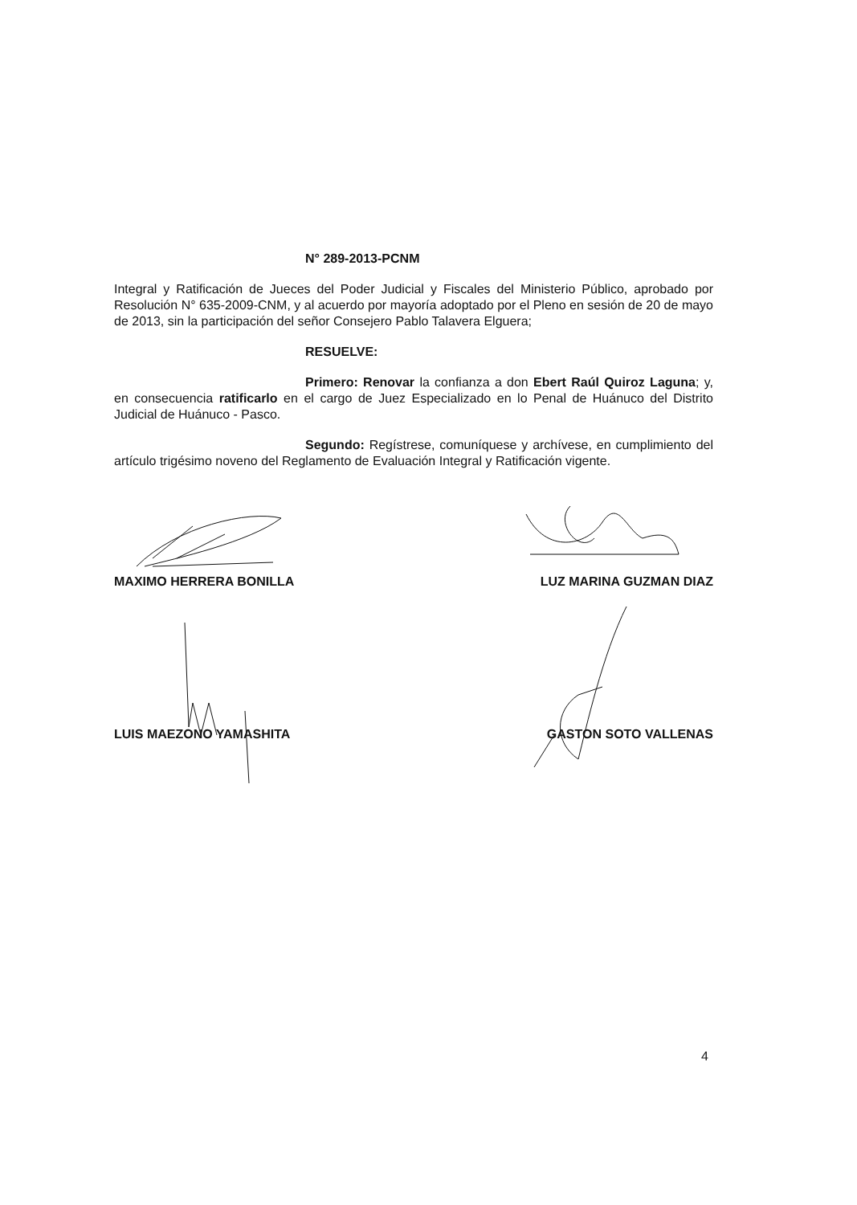N° 289-2013-PCNM
Integral y Ratificación de Jueces del Poder Judicial y Fiscales del Ministerio Público, aprobado por Resolución N° 635-2009-CNM, y al acuerdo por mayoría adoptado por el Pleno en sesión de 20 de mayo de 2013, sin la participación del señor Consejero Pablo Talavera Elguera;
RESUELVE:
Primero: Renovar la confianza a don Ebert Raúl Quiroz Laguna; y, en consecuencia ratificarlo en el cargo de Juez Especializado en lo Penal de Huánuco del Distrito Judicial de Huánuco - Pasco.
Segundo: Regístrese, comuníquese y archívese, en cumplimiento del artículo trigésimo noveno del Reglamento de Evaluación Integral y Ratificación vigente.
MAXIMO HERRERA BONILLA LUZ MARINA GUZMAN DIAZ
LUIS MAEZONO YAMASHITA GASTON SOTO VALLENAS
4